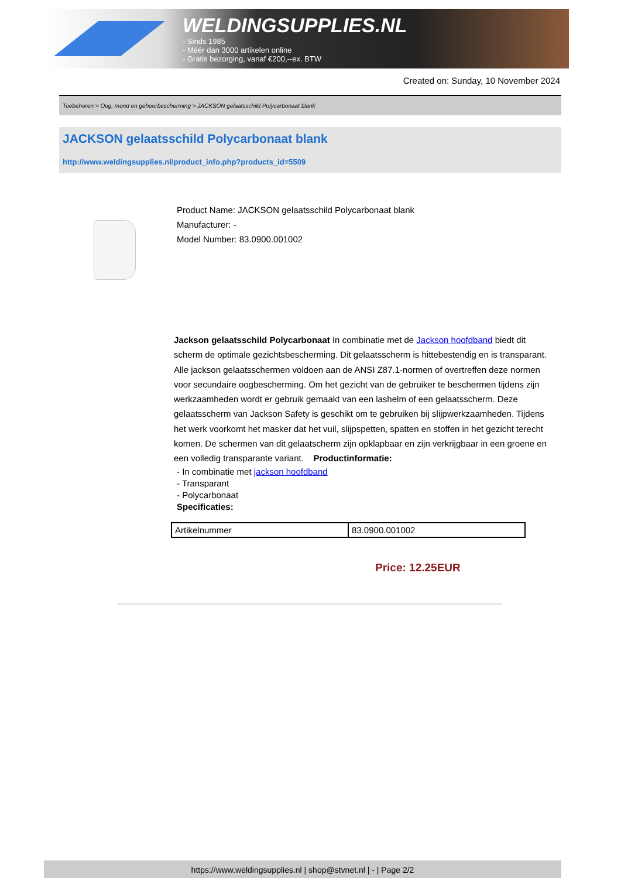WELDINGSUPPLIES.NL
- Sinds 1985
- Méér dan 3000 artikelen online
- Gratis bezorging, vanaf €200,--ex. BTW
Created on: Sunday, 10 November 2024
Toebehoren > Oog, mond en gehoorbescherming > JACKSON gelaatsschild Polycarbonaat blank
JACKSON gelaatsschild Polycarbonaat blank
http://www.weldingsupplies.nl/product_info.php?products_id=5509
Product Name: JACKSON gelaatsschild Polycarbonaat blank
Manufacturer: -
Model Number: 83.0900.001002
Jackson gelaatsschild Polycarbonaat In combinatie met de Jackson hoofdband biedt dit scherm de optimale gezichtsbescherming. Dit gelaatsscherm is hittebestendig en is transparant. Alle jackson gelaatsschermen voldoen aan de ANSI Z87.1-normen of overtreffen deze normen voor secundaire oogbescherming. Om het gezicht van de gebruiker te beschermen tijdens zijn werkzaamheden wordt er gebruik gemaakt van een lashelm of een gelaatsscherm. Deze gelaatsscherm van Jackson Safety is geschikt om te gebruiken bij slijpwerkzaamheden. Tijdens het werk voorkomt het masker dat het vuil, slijpspetten, spatten en stoffen in het gezicht terecht komen. De schermen van dit gelaatscherm zijn opklapbaar en zijn verkrijgbaar in een groene en een volledig transparante variant. Productinformatie:
- In combinatie met jackson hoofdband
- Transparant
- Polycarbonaat
Specificaties:
| Artikelnummer | 83.0900.001002 |
Price: 12.25EUR
https://www.weldingsupplies.nl | shop@stvnet.nl | - | Page 2/2